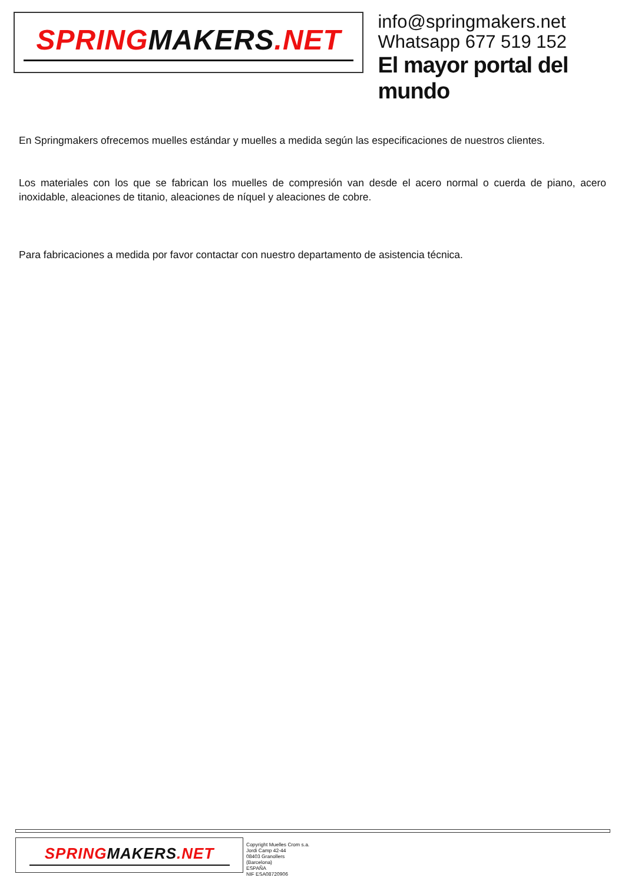SPRINGMAKERS.NET
info@springmakers.net
Whatsapp 677 519 152
El mayor portal del mundo
En Springmakers ofrecemos muelles estándar y muelles a medida según las especificaciones de nuestros clientes.
Los materiales con los que se fabrican los muelles de compresión van desde el acero normal o cuerda de piano, acero inoxidable, aleaciones de titanio, aleaciones de níquel y aleaciones de cobre.
Para fabricaciones a medida por favor contactar con nuestro departamento de asistencia técnica.
SPRINGMAKERS.NET
Copyright Muelles Crom s.a.
Jordi Camp 42-44
08403 Granollers
(Barcelona)
ESPAÑA
NIF ESA08720906